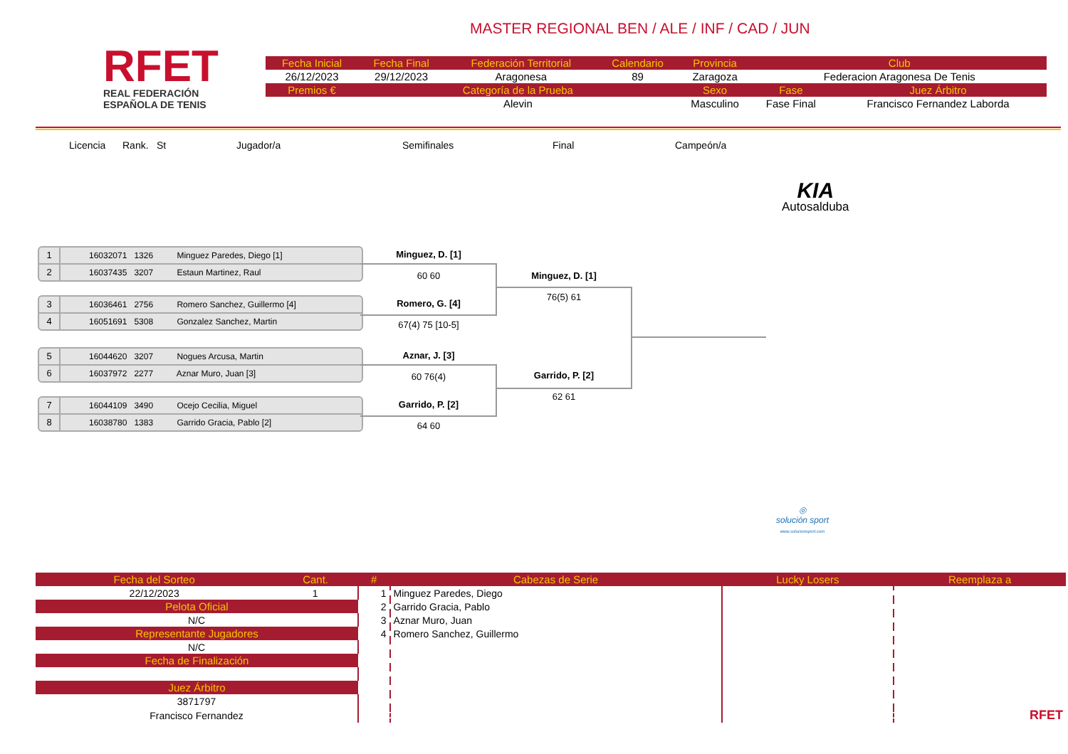RFET
REAL FEDERACIÓN
ESPAÑOLA DE TENIS
MASTER REGIONAL BEN / ALE / INF / CAD / JUN
| Fecha Inicial | Fecha Final | Federación Territorial | Calendario | Provincia | Club | |
| --- | --- | --- | --- | --- | --- | --- |
| 26/12/2023 | 29/12/2023 | Aragonesa | 89 | Zaragoza | Federacion Aragonesa De Tenis | |
| Premios € | Categoría de la Prueba | | | Sexo | Fase | Juez Árbitro |
| | Alevin | | | Masculino | Fase Final | Francisco Fernandez Laborda |
Licencia Rank. St Jugador/a Semifinales Final Campeón/a
KIA
Autosalduba
1 16032071 1326 Minguez Paredes, Diego [1]
2 16037435 3207 Estaun Martinez, Raul
3 16036461 2756 Romero Sanchez, Guillermo [4]
4 16051691 5308 Gonzalez Sanchez, Martin
5 16044620 3207 Nogues Arcusa, Martin
6 16037972 2277 Aznar Muro, Juan [3]
7 16044109 3490 Ocejo Cecilia, Miguel
8 16038780 1383 Garrido Gracia, Pablo [2]
Minguez, D. [1]
60 60
Romero, G. [4]
67(4) 75 [10-5]
Aznar, J. [3]
60 76(4)
Garrido, P. [2]
64 60
Minguez, D. [1]
76(5) 61
Garrido, P. [2]
62 61
◎
solución sport
www.solucionsport.com
| Fecha del Sorteo | Cant. | # | Cabezas de Serie | Lucky Losers | Reemplaza a |
| --- | --- | --- | --- | --- | --- |
| 22/12/2023 | 1 | 1 | Minguez Paredes, Diego | | |
| Pelota Oficial | | 2 | Garrido Gracia, Pablo | | |
| N/C | | 3 | Aznar Muro, Juan | | |
| Representante Jugadores | | 4 | Romero Sanchez, Guillermo | | |
| N/C | | | | | |
| Fecha de Finalización | | | | | |
| Juez Árbitro | | | | | |
| 3871797 | | | | | |
| Francisco Fernandez | | | | | RFET |